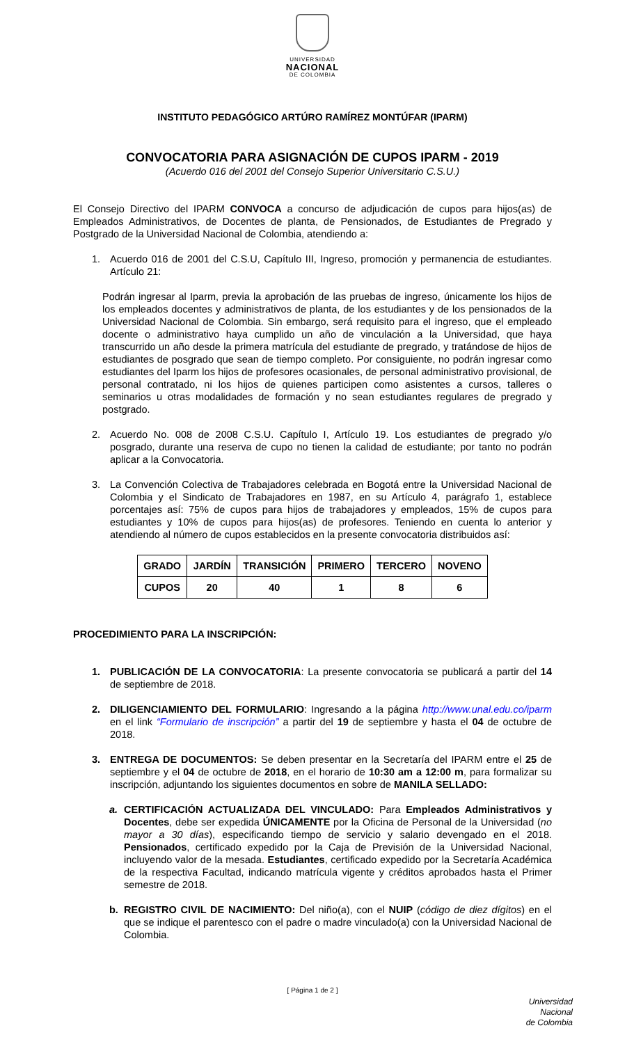UNIVERSIDAD
NACIONAL
DE COLOMBIA
INSTITUTO PEDAGÓGICO ARTÚRO RAMÍREZ MONTÚFAR (IPARM)
CONVOCATORIA PARA ASIGNACIÓN DE CUPOS IPARM - 2019
(Acuerdo 016 del 2001 del Consejo Superior Universitario C.S.U.)
El Consejo Directivo del IPARM CONVOCA a concurso de adjudicación de cupos para hijos(as) de Empleados Administrativos, de Docentes de planta, de Pensionados, de Estudiantes de Pregrado y Postgrado de la Universidad Nacional de Colombia, atendiendo a:
1. Acuerdo 016 de 2001 del C.S.U, Capítulo III, Ingreso, promoción y permanencia de estudiantes. Artículo 21:
Podrán ingresar al Iparm, previa la aprobación de las pruebas de ingreso, únicamente los hijos de los empleados docentes y administrativos de planta, de los estudiantes y de los pensionados de la Universidad Nacional de Colombia. Sin embargo, será requisito para el ingreso, que el empleado docente o administrativo haya cumplido un año de vinculación a la Universidad, que haya transcurrido un año desde la primera matrícula del estudiante de pregrado, y tratándose de hijos de estudiantes de posgrado que sean de tiempo completo. Por consiguiente, no podrán ingresar como estudiantes del Iparm los hijos de profesores ocasionales, de personal administrativo provisional, de personal contratado, ni los hijos de quienes participen como asistentes a cursos, talleres o seminarios u otras modalidades de formación y no sean estudiantes regulares de pregrado y postgrado.
2. Acuerdo No. 008 de 2008 C.S.U. Capítulo I, Artículo 19. Los estudiantes de pregrado y/o posgrado, durante una reserva de cupo no tienen la calidad de estudiante; por tanto no podrán aplicar a la Convocatoria.
3. La Convención Colectiva de Trabajadores celebrada en Bogotá entre la Universidad Nacional de Colombia y el Sindicato de Trabajadores en 1987, en su Artículo 4, parágrafo 1, establece porcentajes así: 75% de cupos para hijos de trabajadores y empleados, 15% de cupos para estudiantes y 10% de cupos para hijos(as) de profesores. Teniendo en cuenta lo anterior y atendiendo al número de cupos establecidos en la presente convocatoria distribuidos así:
| GRADO | JARDÍN | TRANSICIÓN | PRIMERO | TERCERO | NOVENO |
| CUPOS | 20 | 40 | 1 | 8 | 6 |
PROCEDIMIENTO PARA LA INSCRIPCIÓN:
1. PUBLICACIÓN DE LA CONVOCATORIA: La presente convocatoria se publicará a partir del 14 de septiembre de 2018.
2. DILIGENCIAMIENTO DEL FORMULARIO: Ingresando a la página http://www.unal.edu.co/iparm en el link “Formulario de inscripción” a partir del 19 de septiembre y hasta el 04 de octubre de 2018.
3. ENTREGA DE DOCUMENTOS: Se deben presentar en la Secretaría del IPARM entre el 25 de septiembre y el 04 de octubre de 2018, en el horario de 10:30 am a 12:00 m, para formalizar su inscripción, adjuntando los siguientes documentos en sobre de MANILA SELLADO:
a. CERTIFICACIÓN ACTUALIZADA DEL VINCULADO: Para Empleados Administrativos y Docentes, debe ser expedida ÚNICAMENTE por la Oficina de Personal de la Universidad (no mayor a 30 días), especificando tiempo de servicio y salario devengado en el 2018. Pensionados, certificado expedido por la Caja de Previsión de la Universidad Nacional, incluyendo valor de la mesada. Estudiantes, certificado expedido por la Secretaría Académica de la respectiva Facultad, indicando matrícula vigente y créditos aprobados hasta el Primer semestre de 2018.
b. REGISTRO CIVIL DE NACIMIENTO: Del niño(a), con el NUIP (código de diez dígitos) en el que se indique el parentesco con el padre o madre vinculado(a) con la Universidad Nacional de Colombia.
[ Página 1 de 2 ]
Universidad
Nacional
de Colombia